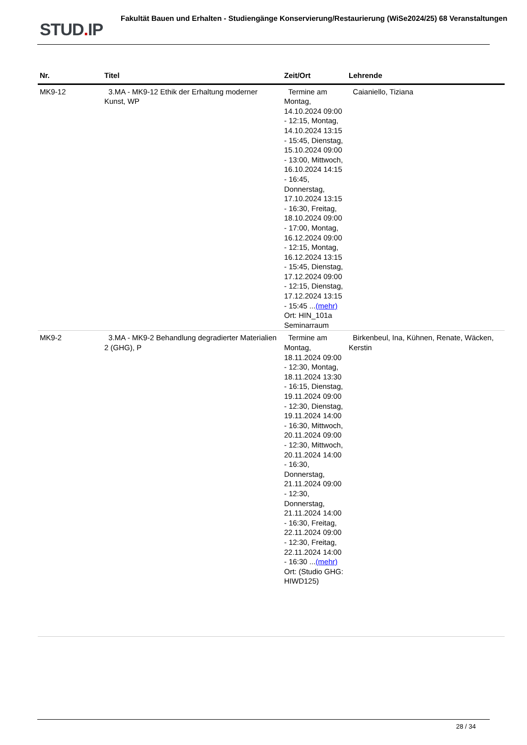STUD. IP
Fakultät Bauen und Erhalten - Studiengänge Konservierung/Restaurierung (WiSe2024/25) 68 Veranstaltungen
| Nr. | Titel | Zeit/Ort | Lehrende |
| --- | --- | --- | --- |
| MK9-12 | 3.MA - MK9-12 Ethik der Erhaltung moderner Kunst, WP | Termine am Montag, 14.10.2024 09:00 - 12:15, Montag, 14.10.2024 13:15 - 15:45, Dienstag, 15.10.2024 09:00 - 13:00, Mittwoch, 16.10.2024 14:15 - 16:45, Donnerstag, 17.10.2024 13:15 - 16:30, Freitag, 18.10.2024 09:00 - 17:00, Montag, 16.12.2024 09:00 - 12:15, Montag, 16.12.2024 13:15 - 15:45, Dienstag, 17.12.2024 09:00 - 12:15, Dienstag, 17.12.2024 13:15 - 15:45 ... (mehr) Ort: HIN_101a Seminarraum | Caianiello, Tiziana |
| MK9-2 | 3.MA - MK9-2 Behandlung degradierter Materialien 2 (GHG), P | Termine am Montag, 18.11.2024 09:00 - 12:30, Montag, 18.11.2024 13:30 - 16:15, Dienstag, 19.11.2024 09:00 - 12:30, Dienstag, 19.11.2024 14:00 - 16:30, Mittwoch, 20.11.2024 09:00 - 12:30, Mittwoch, 20.11.2024 14:00 - 16:30, Donnerstag, 21.11.2024 09:00 - 12:30, Donnerstag, 21.11.2024 14:00 - 16:30, Freitag, 22.11.2024 09:00 - 12:30, Freitag, 22.11.2024 14:00 - 16:30 ... (mehr) Ort: (Studio GHG: HIWD125) | Birkenbeul, Ina, Kühnen, Renate, Wäcken, Kerstin |
28 / 34